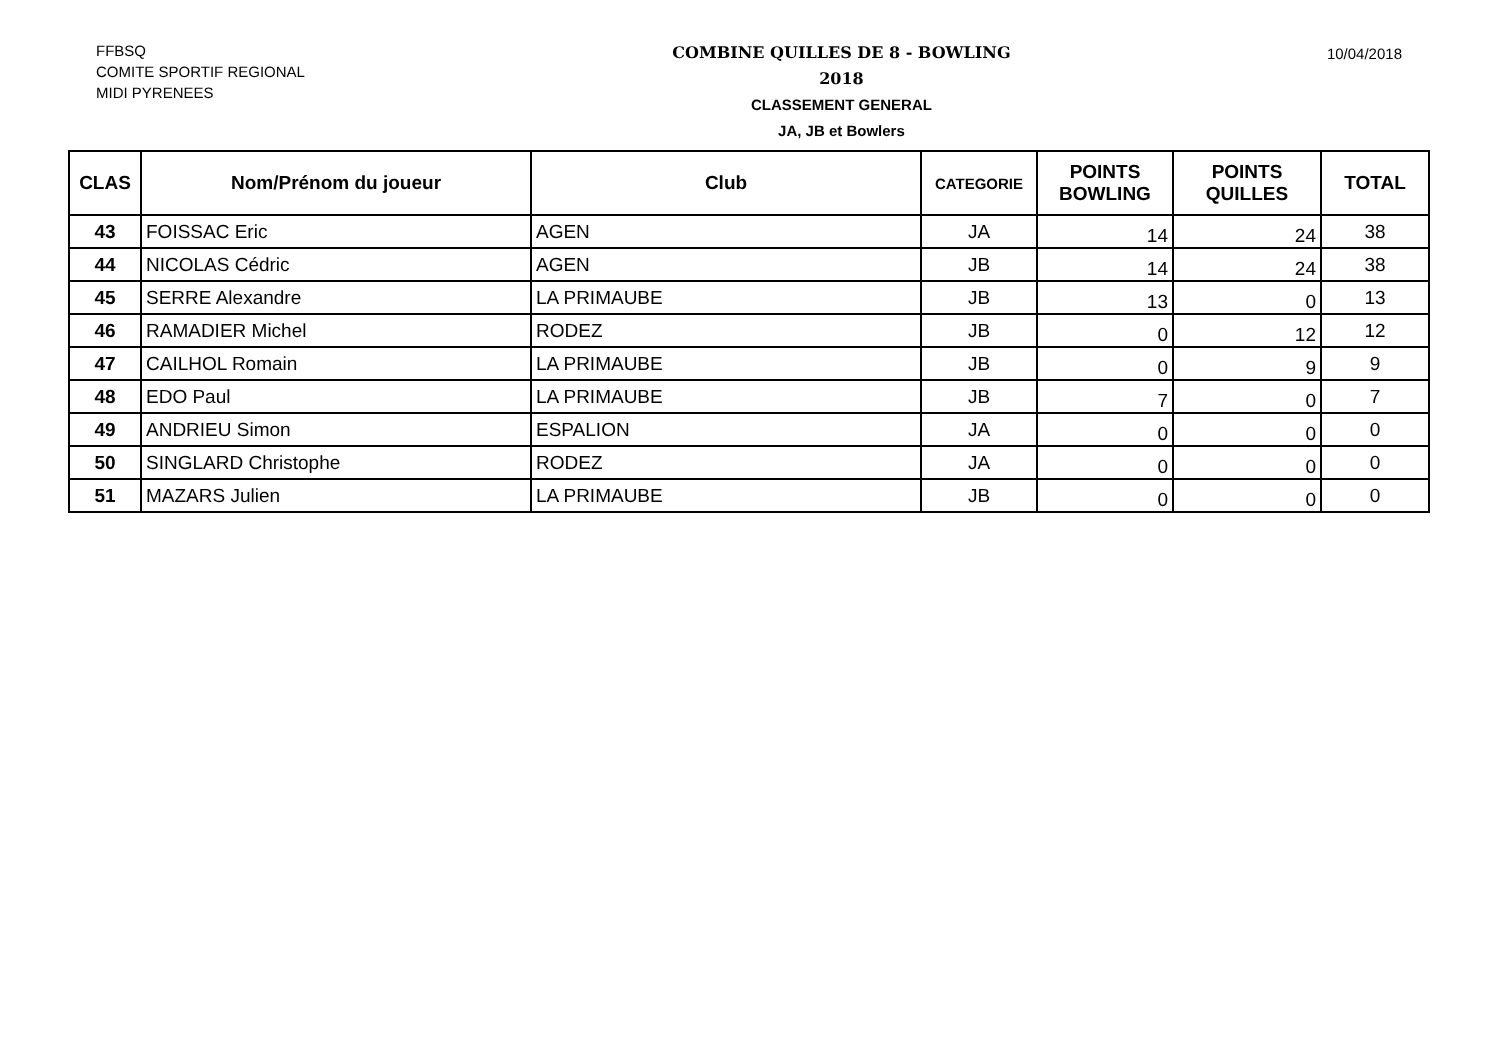FFBSQ
COMITE SPORTIF REGIONAL
MIDI PYRENEES
COMBINE QUILLES DE 8 - BOWLING
2018
CLASSEMENT GENERAL
JA, JB et Bowlers
10/04/2018
| CLAS | Nom/Prénom du joueur | Club | CATEGORIE | POINTS BOWLING | POINTS QUILLES | TOTAL |
| --- | --- | --- | --- | --- | --- | --- |
| 43 | FOISSAC Eric | AGEN | JA | 14 | 24 | 38 |
| 44 | NICOLAS Cédric | AGEN | JB | 14 | 24 | 38 |
| 45 | SERRE Alexandre | LA PRIMAUBE | JB | 13 | 0 | 13 |
| 46 | RAMADIER Michel | RODEZ | JB | 0 | 12 | 12 |
| 47 | CAILHOL Romain | LA PRIMAUBE | JB | 0 | 9 | 9 |
| 48 | EDO Paul | LA PRIMAUBE | JB | 7 | 0 | 7 |
| 49 | ANDRIEU Simon | ESPALION | JA | 0 | 0 | 0 |
| 50 | SINGLARD Christophe | RODEZ | JA | 0 | 0 | 0 |
| 51 | MAZARS Julien | LA PRIMAUBE | JB | 0 | 0 | 0 |